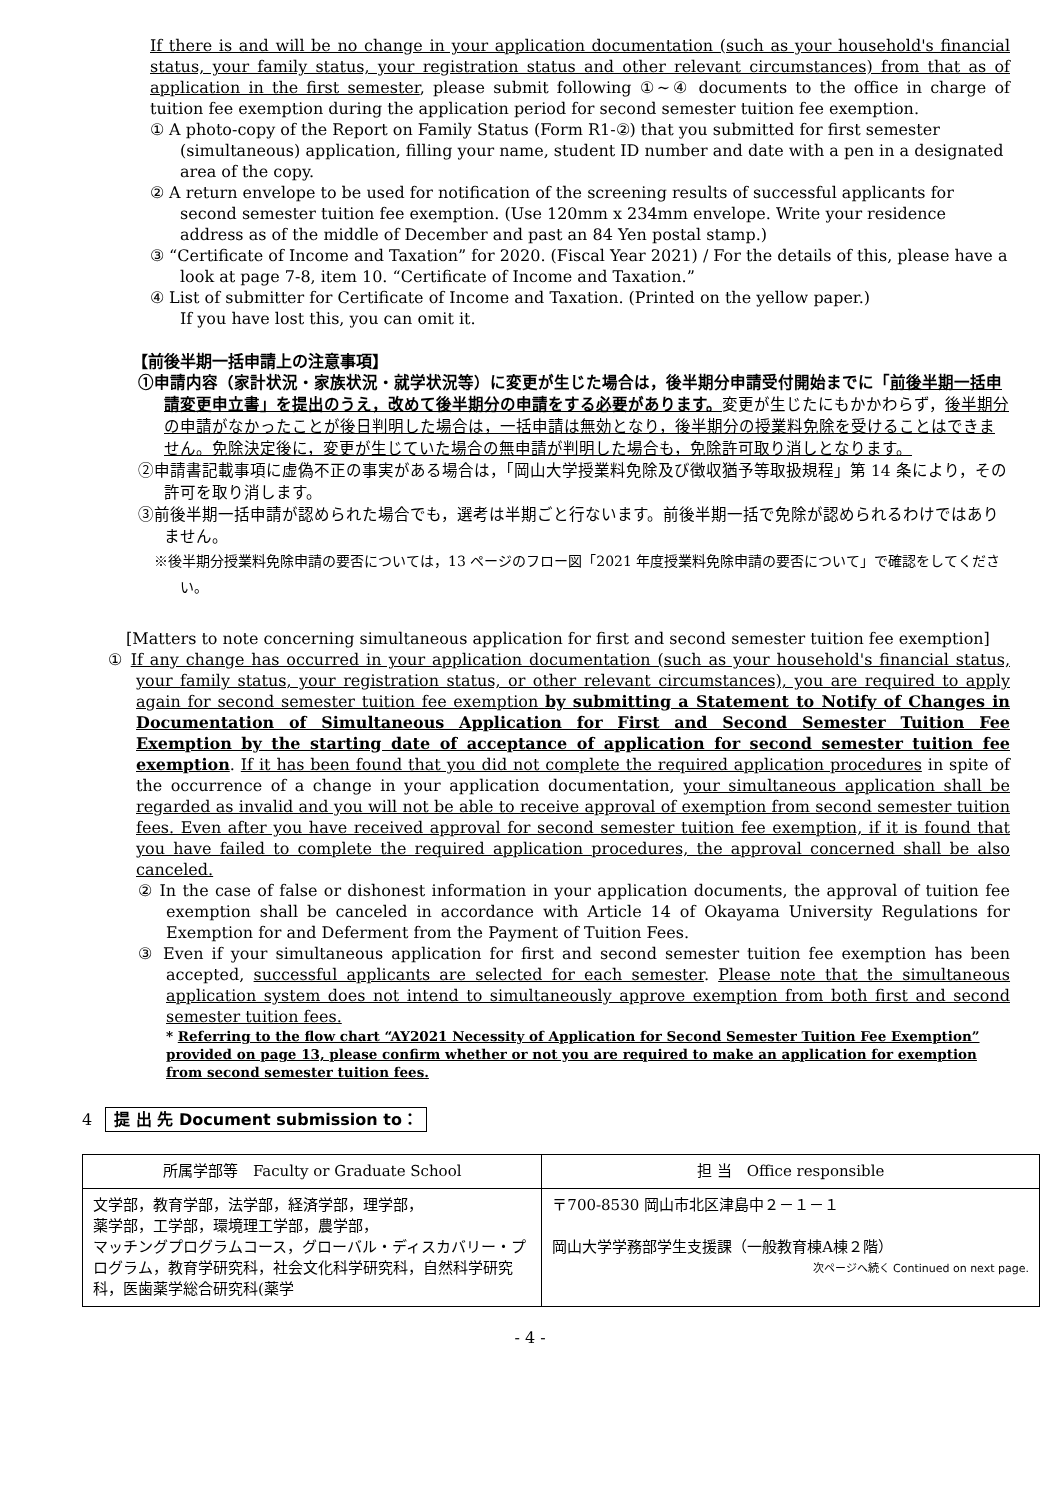If there is and will be no change in your application documentation (such as your household's financial status, your family status, your registration status and other relevant circumstances) from that as of application in the first semester, please submit following ①~④ documents to the office in charge of tuition fee exemption during the application period for second semester tuition fee exemption.
① A photo-copy of the Report on Family Status (Form R1-②) that you submitted for first semester (simultaneous) application, filling your name, student ID number and date with a pen in a designated area of the copy.
② A return envelope to be used for notification of the screening results of successful applicants for second semester tuition fee exemption. (Use 120mm x 234mm envelope. Write your residence address as of the middle of December and past an 84 Yen postal stamp.)
③ “Certificate of Income and Taxation” for 2020. (Fiscal Year 2021) / For the details of this, please have a look at page 7-8, item 10. “Certificate of Income and Taxation.”
④ List of submitter for Certificate of Income and Taxation. (Printed on the yellow paper.)
If you have lost this, you can omit it.
【前後半期一括申請上の注意事項】
①申請内容（家計状況・家族状況・就学状況等）に変更が生じた場合は，後半期分申請受付開始までに「前後半期一括申請変更申立書」を提出のうえ，改めて後半期分の申請をする必要があります。変更が生じたにもかかわらず，後半期分の申請がなかったことが後日判明した場合は，一括申請は無効となり，後半期分の授業料免除を受けることはできません。免除決定後に，変更が生じていた場合の無申請が判明した場合も，免除許可取り消しとなります。
②申請書記載事項に虚偽不正の事実がある場合は，「岡山大学授業料免除及び徴収猶予等取扱規程」第 14 条により，その許可を取り消します。
③前後半期一括申請が認められた場合でも，選考は半期ごと行ないます。前後半期一括で免除が認められるわけではありません。
※後半期分授業料免除申請の要否については，13 ページのフロー図「2021 年度授業料免除申請の要否について」で確認をしてください。
[Matters to note concerning simultaneous application for first and second semester tuition fee exemption]
① If any change has occurred in your application documentation (such as your household's financial status, your family status, your registration status, or other relevant circumstances), you are required to apply again for second semester tuition fee exemption by submitting a Statement to Notify of Changes in Documentation of Simultaneous Application for First and Second Semester Tuition Fee Exemption by the starting date of acceptance of application for second semester tuition fee exemption. If it has been found that you did not complete the required application procedures in spite of the occurrence of a change in your application documentation, your simultaneous application shall be regarded as invalid and you will not be able to receive approval of exemption from second semester tuition fees. Even after you have received approval for second semester tuition fee exemption, if it is found that you have failed to complete the required application procedures, the approval concerned shall be also canceled.
② In the case of false or dishonest information in your application documents, the approval of tuition fee exemption shall be canceled in accordance with Article 14 of Okayama University Regulations for Exemption for and Deferment from the Payment of Tuition Fees.
③ Even if your simultaneous application for first and second semester tuition fee exemption has been accepted, successful applicants are selected for each semester. Please note that the simultaneous application system does not intend to simultaneously approve exemption from both first and second semester tuition fees.
* Referring to the flow chart “AY2021 Necessity of Application for Second Semester Tuition Fee Exemption” provided on page 13, please confirm whether or not you are required to make an application for exemption from second semester tuition fees.
4 提 出 先 Document submission to：
| 所属学部等 Faculty or Graduate School | 担 当 Office responsible |
| --- | --- |
| 文学部，教育学部，法学部，経済学部，理学部， 薬学部，工学部，環境理工学部，農学部， マッチングプログラムコース，グローバル・ディスカバリー・プログラム，教育学研究科，社会文化科学研究科，自然科学研究科，医歯薬学総合研究科(薬学 | 〒700-8530 岡山市北区津島中２－１－１ 岡山大学学務部学生支援課（一般教育棟A棟２階） 次ページへ続く Continued on next page. |
- 4 -